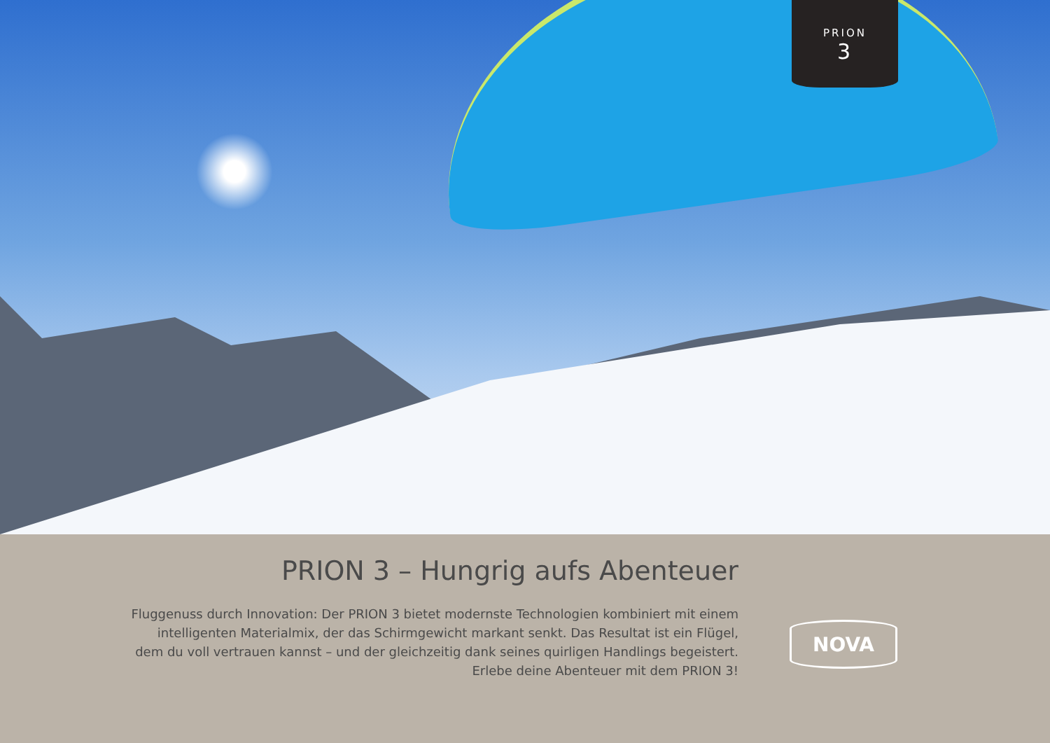PRION
3
PRION 3 – Hungrig aufs Abenteuer
Fluggenuss durch Innovation: Der PRION 3 bietet modernste Technologien kombiniert mit einem
intelligenten Materialmix, der das Schirmgewicht markant senkt. Das Resultat ist ein Flügel,
dem du voll vertrauen kannst – und der gleichzeitig dank seines quirligen Handlings begeistert.
Erlebe deine Abenteuer mit dem PRION 3!
NOVA